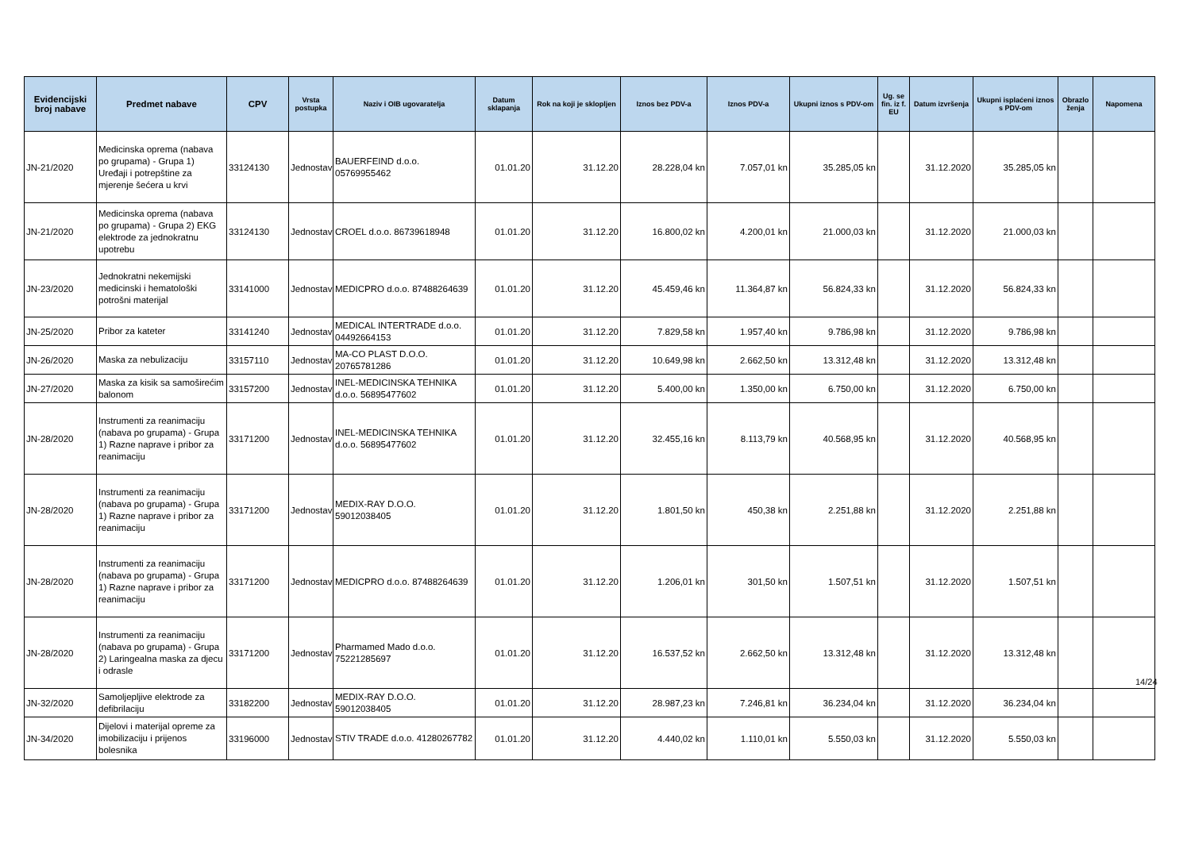| Evidencijski broj nabave | Predmet nabave | CPV | Vrsta postupka | Naziv i OIB ugovaratelja | Datum sklapanja | Rok na koji je sklopljen | Iznos bez PDV-a | Iznos PDV-a | Ukupni iznos s PDV-om | Ug. se fin. iz f. EU | Datum izvršenja | Ukupni isplaćeni iznos s PDV-om | Obrazlo ženja | Napomena |
| --- | --- | --- | --- | --- | --- | --- | --- | --- | --- | --- | --- | --- | --- | --- |
| JN-21/2020 | Medicinska oprema (nabava po grupama) - Grupa 1) Uređaji i potrepštine za mjerenje šećera u krvi | 33124130 | Jednostav | BAUERFEIND d.o.o. 05769955462 | 01.01.20 | 31.12.20 | 28.228,04 kn | 7.057,01 kn | 35.285,05 kn | | 31.12.2020 | 35.285,05 kn | | |
| JN-21/2020 | Medicinska oprema (nabava po grupama) - Grupa 2) EKG elektrode za jednokratnu upotrebu | 33124130 | Jednostav | CROEL d.o.o. 86739618948 | 01.01.20 | 31.12.20 | 16.800,02 kn | 4.200,01 kn | 21.000,03 kn | | 31.12.2020 | 21.000,03 kn | | |
| JN-23/2020 | Jednokratni nekemijski medicinski i hematološki potrošni materijal | 33141000 | Jednostav | MEDICPRO d.o.o. 87488264639 | 01.01.20 | 31.12.20 | 45.459,46 kn | 11.364,87 kn | 56.824,33 kn | | 31.12.2020 | 56.824,33 kn | | |
| JN-25/2020 | Pribor za kateter | 33141240 | Jednostav | MEDICAL INTERTRADE d.o.o. 04492664153 | 01.01.20 | 31.12.20 | 7.829,58 kn | 1.957,40 kn | 9.786,98 kn | | 31.12.2020 | 9.786,98 kn | | |
| JN-26/2020 | Maska za nebulizaciju | 33157110 | Jednostav | MA-CO PLAST D.O.O. 20765781286 | 01.01.20 | 31.12.20 | 10.649,98 kn | 2.662,50 kn | 13.312,48 kn | | 31.12.2020 | 13.312,48 kn | | |
| JN-27/2020 | Maska za kisik sa samoširećim balonom | 33157200 | Jednostav | INEL-MEDICINSKA TEHNIKA d.o.o. 56895477602 | 01.01.20 | 31.12.20 | 5.400,00 kn | 1.350,00 kn | 6.750,00 kn | | 31.12.2020 | 6.750,00 kn | | |
| JN-28/2020 | Instrumenti za reanimaciju (nabava po grupama) - Grupa 1) Razne naprave i pribor za reanimaciju | 33171200 | Jednostav | INEL-MEDICINSKA TEHNIKA d.o.o. 56895477602 | 01.01.20 | 31.12.20 | 32.455,16 kn | 8.113,79 kn | 40.568,95 kn | | 31.12.2020 | 40.568,95 kn | | |
| JN-28/2020 | Instrumenti za reanimaciju (nabava po grupama) - Grupa 1) Razne naprave i pribor za reanimaciju | 33171200 | Jednostav | MEDIX-RAY D.O.O. 59012038405 | 01.01.20 | 31.12.20 | 1.801,50 kn | 450,38 kn | 2.251,88 kn | | 31.12.2020 | 2.251,88 kn | | |
| JN-28/2020 | Instrumenti za reanimaciju (nabava po grupama) - Grupa 1) Razne naprave i pribor za reanimaciju | 33171200 | Jednostav | MEDICPRO d.o.o. 87488264639 | 01.01.20 | 31.12.20 | 1.206,01 kn | 301,50 kn | 1.507,51 kn | | 31.12.2020 | 1.507,51 kn | | |
| JN-28/2020 | Instrumenti za reanimaciju (nabava po grupama) - Grupa 2) Laringealna maska za djecu i odrasle | 33171200 | Jednostav | Pharmamed Mado d.o.o. 75221285697 | 01.01.20 | 31.12.20 | 16.537,52 kn | 2.662,50 kn | 13.312,48 kn | | 31.12.2020 | 13.312,48 kn | | |
| JN-32/2020 | Samoljepljive elektrode za defibrilaciju | 33182200 | Jednostav | MEDIX-RAY D.O.O. 59012038405 | 01.01.20 | 31.12.20 | 28.987,23 kn | 7.246,81 kn | 36.234,04 kn | | 31.12.2020 | 36.234,04 kn | | |
| JN-34/2020 | Dijelovi i materijal opreme za imobilizaciju i prijenos bolesnika | 33196000 | Jednostav | STIV TRADE d.o.o. 41280267782 | 01.01.20 | 31.12.20 | 4.440,02 kn | 1.110,01 kn | 5.550,03 kn | | 31.12.2020 | 5.550,03 kn | | |
14/24